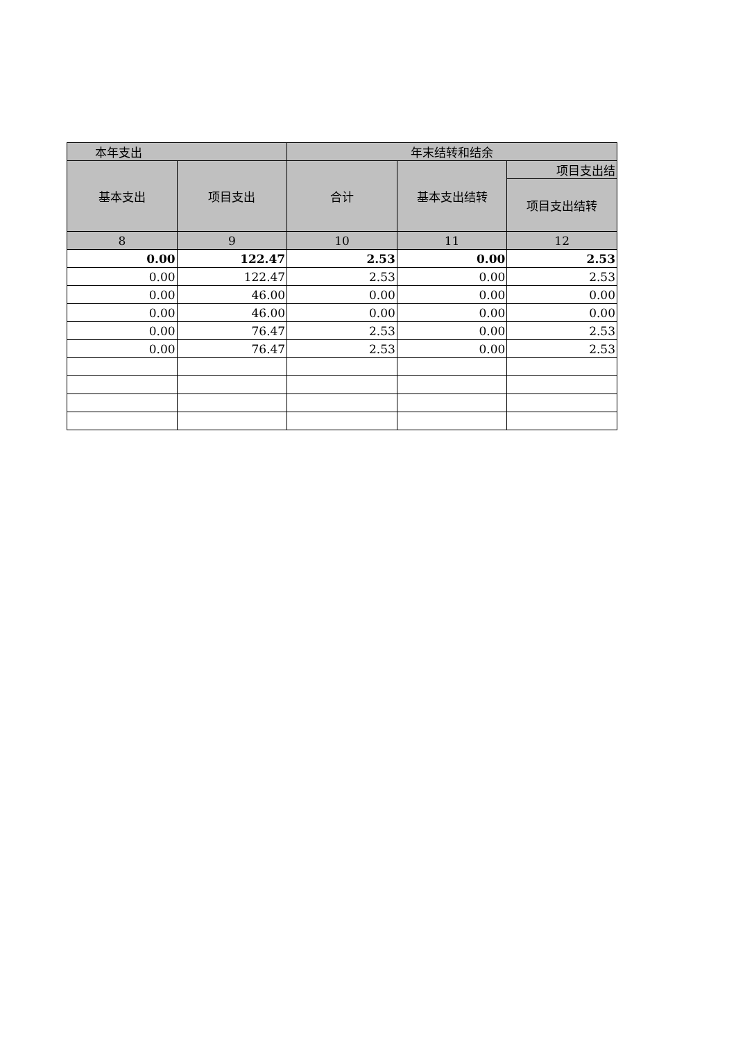| 本年支出 | | 年末结转和结余 | | |
| --- | --- | --- | --- | --- |
| 基本支出 | 项目支出 | 合计 | 基本支出结转 | 项目支出结 |
| | | | | 项目支出结转 |
| 8 | 9 | 10 | 11 | 12 |
| 0.00 | 122.47 | 2.53 | 0.00 | 2.53 |
| 0.00 | 122.47 | 2.53 | 0.00 | 2.53 |
| 0.00 | 46.00 | 0.00 | 0.00 | 0.00 |
| 0.00 | 46.00 | 0.00 | 0.00 | 0.00 |
| 0.00 | 76.47 | 2.53 | 0.00 | 2.53 |
| 0.00 | 76.47 | 2.53 | 0.00 | 2.53 |